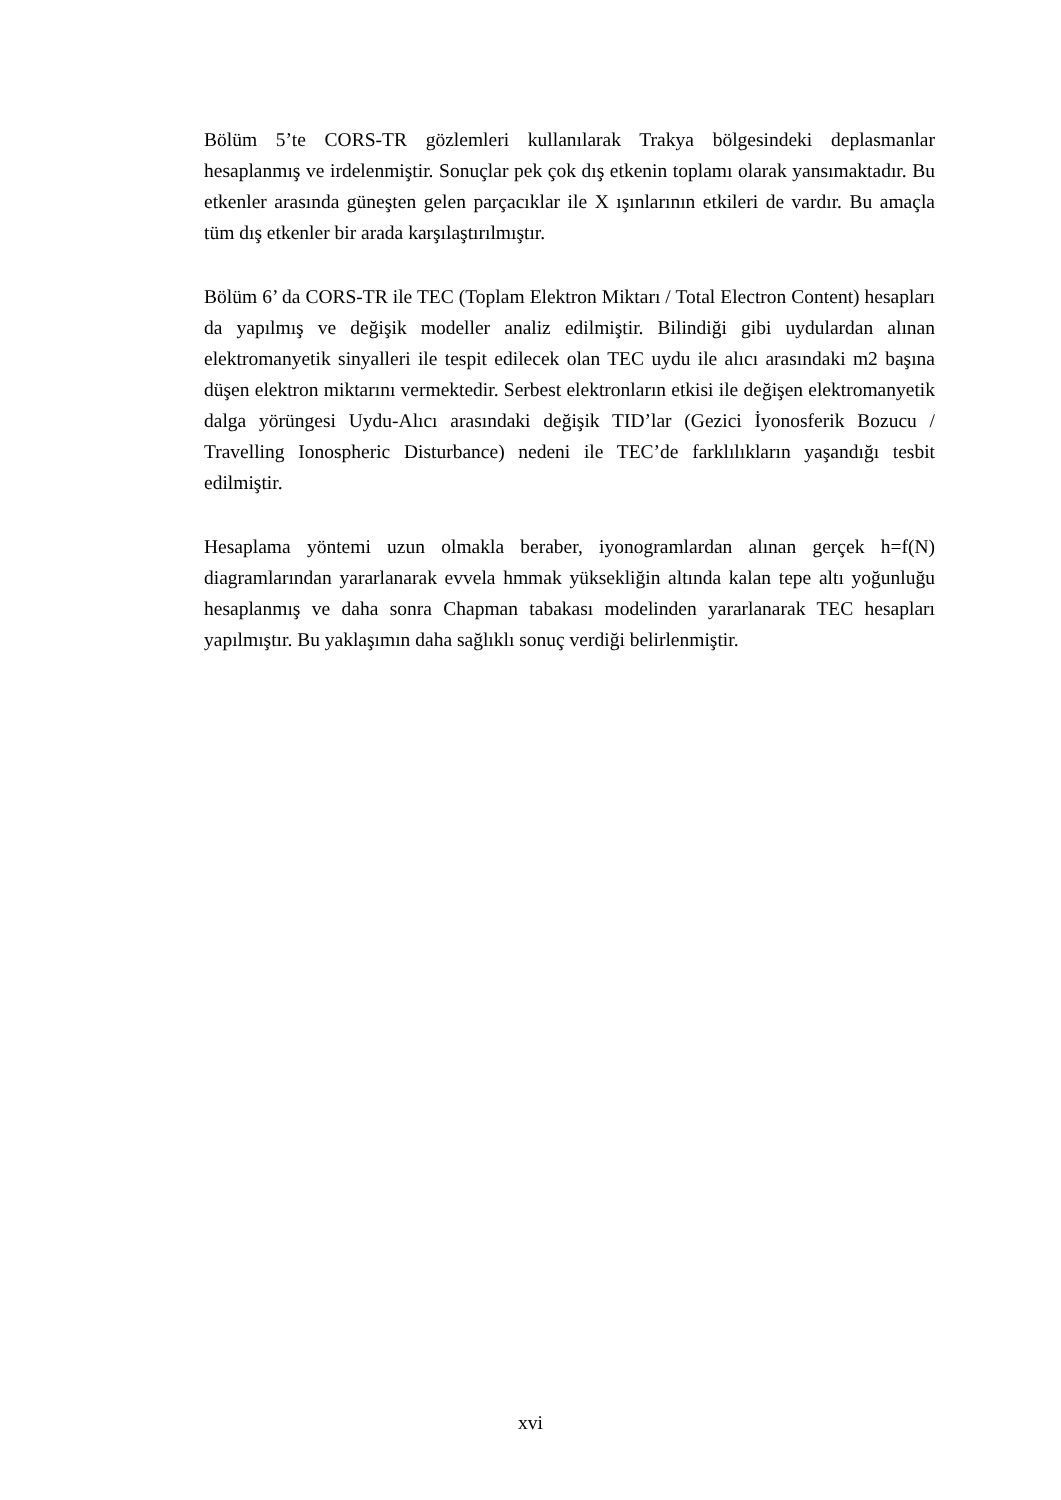Bölüm 5’te CORS-TR gözlemleri kullanılarak Trakya bölgesindeki deplasmanlar hesaplanmış ve irdelenmiştir. Sonuçlar pek çok dış etkenin toplamı olarak yansımaktadır. Bu etkenler arasında güneşten gelen parçacıklar ile X ışınlarının etkileri de vardır. Bu amaçla tüm dış etkenler bir arada karşılaştırılmıştır.
Bölüm 6’ da CORS-TR ile TEC (Toplam Elektron Miktarı / Total Electron Content) hesapları da yapılmış ve değişik modeller analiz edilmiştir. Bilindiği gibi uydulardan alınan elektromanyetik sinyalleri ile tespit edilecek olan TEC uydu ile alıcı arasındaki m2 başına düşen elektron miktarını vermektedir. Serbest elektronların etkisi ile değişen elektromanyetik dalga yörüngesi Uydu-Alıcı arasındaki değişik TID’lar (Gezici İyonosferik Bozucu / Travelling Ionospheric Disturbance) nedeni ile TEC’de farklılıkların yaşandığı tesbit edilmiştir.
Hesaplama yöntemi uzun olmakla beraber, iyonogramlardan alınan gerçek h=f(N) diagramlarından yararlanarak evvela hmmak yüksekliğin altında kalan tepe altı yoğunluğu hesaplanmış ve daha sonra Chapman tabakası modelinden yararlanarak TEC hesapları yapılmıştır. Bu yaklaşımın daha sağlıklı sonuç verdiği belirlenmiştir.
xvi